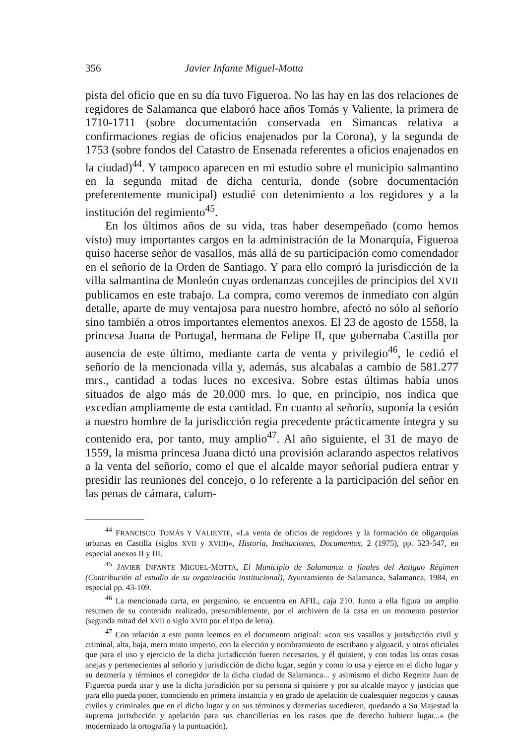356 Javier Infante Miguel-Motta
pista del oficio que en su día tuvo Figueroa. No las hay en las dos relaciones de regidores de Salamanca que elaboró hace años Tomás y Valiente, la primera de 1710-1711 (sobre documentación conservada en Simancas relativa a confirmaciones regias de oficios enajenados por la Corona), y la segunda de 1753 (sobre fondos del Catastro de Ensenada referentes a oficios enajenados en la ciudad)<sup>44</sup>. Y tampoco aparecen en mi estudio sobre el municipio salmantino en la segunda mitad de dicha centuria, donde (sobre documentación preferentemente municipal) estudié con detenimiento a los regidores y a la institución del regimiento<sup>45</sup>.
En los últimos años de su vida, tras haber desempeñado (como hemos visto) muy importantes cargos en la administración de la Monarquía, Figueroa quiso hacerse señor de vasallos, más allá de su participación como comendador en el señorío de la Orden de Santiago. Y para ello compró la jurisdicción de la villa salmantina de Monleón cuyas ordenanzas concejiles de principios del XVII publicamos en este trabajo. La compra, como veremos de inmediato con algún detalle, aparte de muy ventajosa para nuestro hombre, afectó no sólo al señorío sino también a otros importantes elementos anexos. El 23 de agosto de 1558, la princesa Juana de Portugal, hermana de Felipe II, que gobernaba Castilla por ausencia de este último, mediante carta de venta y privilegio<sup>46</sup>, le cedió el señorío de la mencionada villa y, además, sus alcabalas a cambio de 581.277 mrs., cantidad a todas luces no excesiva. Sobre estas últimas había unos situados de algo más de 20.000 mrs. lo que, en principio, nos indica que excedían ampliamente de esta cantidad. En cuanto al señorío, suponía la cesión a nuestro hombre de la jurisdicción regia precedente prácticamente íntegra y su contenido era, por tanto, muy amplio<sup>47</sup>. Al año siguiente, el 31 de mayo de 1559, la misma princesa Juana dictó una provisión aclarando aspectos relativos a la venta del señorío, como el que el alcalde mayor señorial pudiera entrar y presidir las reuniones del concejo, o lo referente a la participación del señor en las penas de cámara, calum-
<sup>44</sup> FRANCISCO TOMÁS Y VALIENTE, «La venta de oficios de regidores y la formación de oligarquías urbanas en Castilla (siglos XVII y XVIII)», Historia, Instituciones, Documentos, 2 (1975), pp. 523-547, en especial anexos II y III.
<sup>45</sup> JAVIER INFANTE MIGUEL-MOTTA, El Municipio de Salamanca a finales del Antiguo Régimen (Contribución al estudio de su organización institucional), Ayuntamiento de Salamanca, Salamanca, 1984, en especial pp. 43-109.
<sup>46</sup> La mencionada carta, en pergamino, se encuentra en AFIL, caja 210. Junto a ella figura un amplio resumen de su contenido realizado, presumiblemente, por el archivero de la casa en un momento posterior (segunda mitad del XVII o siglo XVIII por el tipo de letra).
<sup>47</sup> Con relación a este punto leemos en el documento original: «con sus vasallos y jurisdicción civil y criminal, alta, baja, mero misto imperio, con la elección y nombramiento de escribano y alguacil, y otros oficiales que para el uso y ejercicio de la dicha jurisdicción fueren necesarios, y él quisiere, y con todas las otras cosas anejas y pertenecientes al señorío y jurisdicción de dicho lugar, según y como lo usa y ejerce en el dicho lugar y su dezmería y términos el corregidor de la dicha ciudad de Salamanca... y asimismo el dicho Regente Juan de Figueroa pueda usar y use la dicha jurisdición por su persona si quisiere y por su alcalde mayor y justicias que para ello pueda poner, conociendo en primera instancia y en grado de apelación de cualesquier negocios y causas civiles y criminales que en el dicho lugar y en sus términos y dezmerías sucedieren, quedando a Su Majestad la suprema jurisdicción y apelación para sus chancillerías en los casos que de derecho hubiere lugar...» (he modernizado la ortografía y la puntuación).